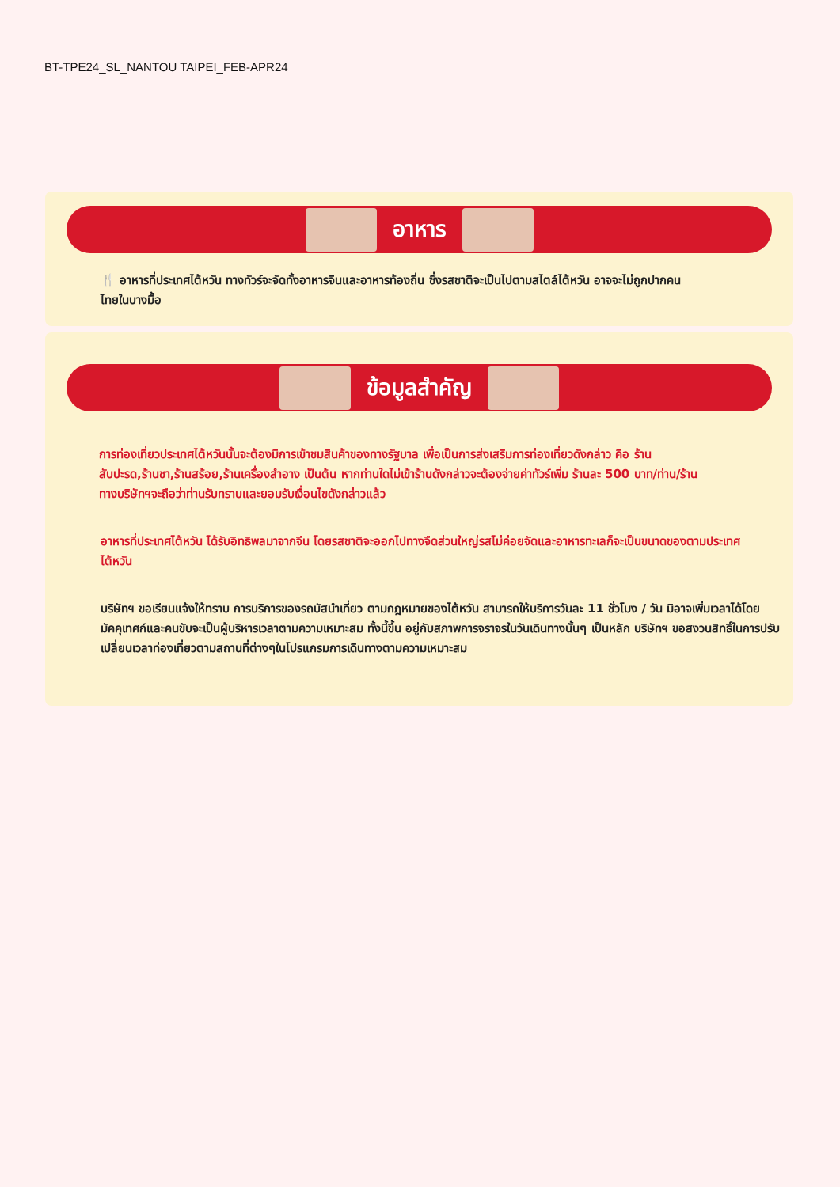BT-TPE24_SL_NANTOU TAIPEI_FEB-APR24
อาหาร
🍴 อาหารที่ประเทศไต้หวัน ทางทัวร์จะจัดทั้งอาหารจีนและอาหารท้องถิ่น ซึ่งรสชาติจะเป็นไปตามสไตล์ไต้หวัน อาจจะไม่ถูกปากคนไทยในบางมื้อ
ข้อมูลสำคัญ
การท่องเที่ยวประเทศไต้หวันนั้นจะต้องมีการเข้าชมสินค้าของทางรัฐบาล เพื่อเป็นการส่งเสริมการท่องเที่ยวดังกล่าว คือ ร้านสับปะรด,ร้านชา,ร้านสร้อย,ร้านเครื่องสำอาง เป็นต้น หากท่านใดไม่เข้าร้านดังกล่าวจะต้องจ่ายค่าทัวร์เพิ่ม ร้านละ 500 บาท/ท่าน/ร้าน ทางบริษัทฯจะถือว่าท่านรับทราบและยอมรับเงื่อนไขดังกล่าวแล้ว
อาหารที่ประเทศไต้หวัน ได้รับอิทธิพลมาจากจีน โดยรสชาติจะออกไปทางจืดส่วนใหญ่รสไม่ค่อยจัดและอาหารทะเลก็จะเป็นขนาดของตามประเทศไต้หวัน
บริษัทฯ ขอเรียนแจ้งให้ทราบ การบริการของรถบัสนำเที่ยว ตามกฎหมายของไต้หวัน สามารถให้บริการวันละ 11 ชั่วโมง / วัน มิอาจเพิ่มเวลาได้โดยมัคคุเทศก์และคนขับจะเป็นผู้บริหารเวลาตามความเหมาะสม ทั้งนี้ขึ้น อยู่กับสภาพการจราจรในวันเดินทางนั้นๆ เป็นหลัก บริษัทฯ ขอสงวนสิทธิ์ในการปรับเปลี่ยนเวลาท่องเที่ยวตามสถานที่ต่างๆในโปรแกรมการเดินทางตามความเหมาะสม